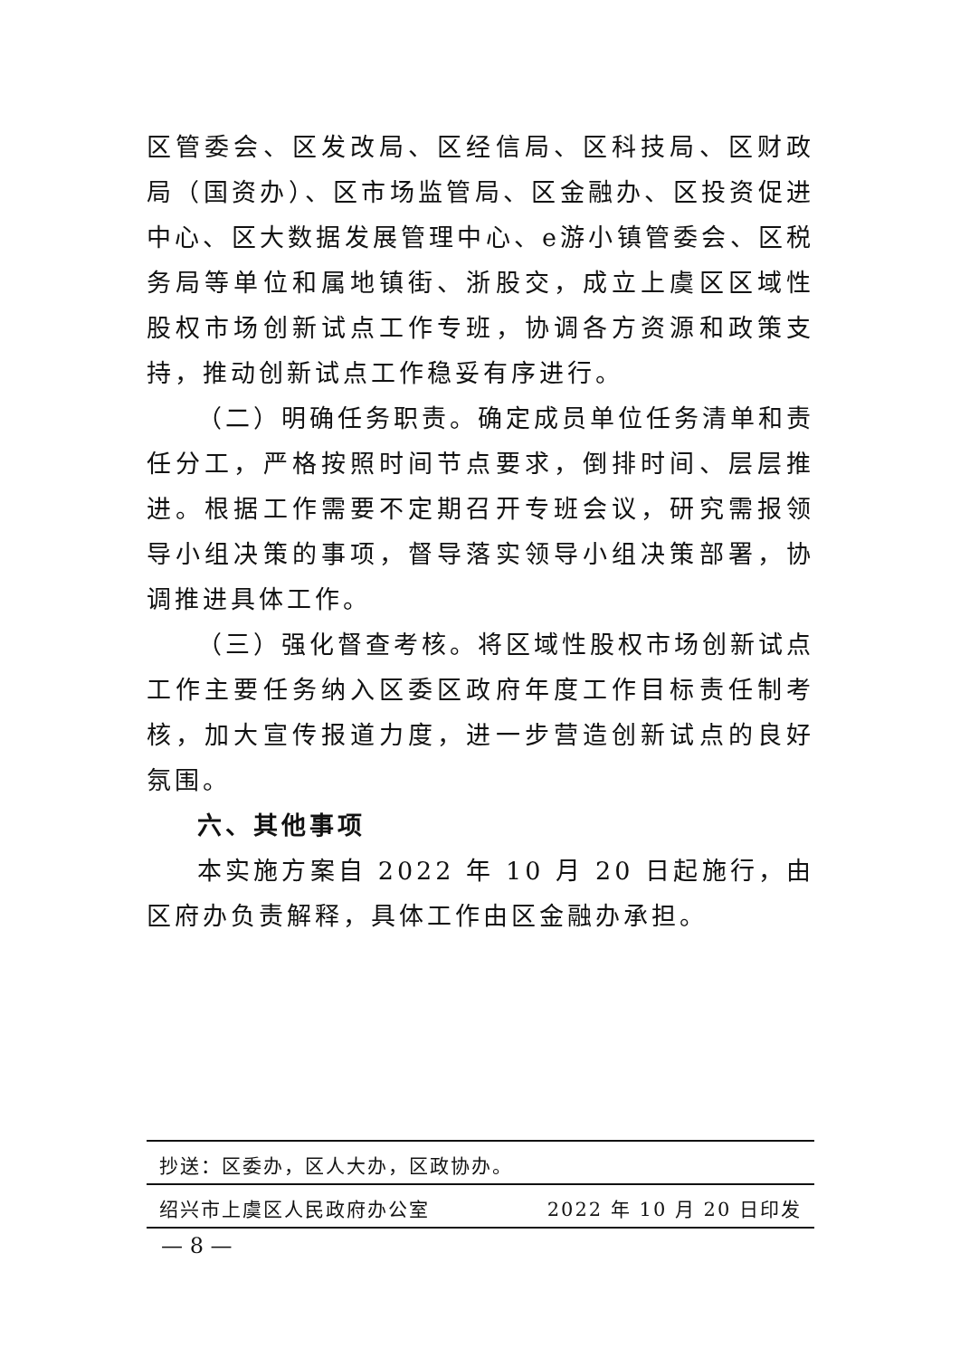区管委会、区发改局、区经信局、区科技局、区财政局（国资办）、区市场监管局、区金融办、区投资促进中心、区大数据发展管理中心、e游小镇管委会、区税务局等单位和属地镇街、浙股交，成立上虞区区域性股权市场创新试点工作专班，协调各方资源和政策支持，推动创新试点工作稳妥有序进行。
（二）明确任务职责。确定成员单位任务清单和责任分工，严格按照时间节点要求，倒排时间、层层推进。根据工作需要不定期召开专班会议，研究需报领导小组决策的事项，督导落实领导小组决策部署，协调推进具体工作。
（三）强化督查考核。将区域性股权市场创新试点工作主要任务纳入区委区政府年度工作目标责任制考核，加大宣传报道力度，进一步营造创新试点的良好氛围。
六、其他事项
本实施方案自 2022 年 10 月 20 日起施行，由区府办负责解释，具体工作由区金融办承担。
抄送：区委办，区人大办，区政协办。
绍兴市上虞区人民政府办公室 2022 年 10 月 20 日印发
— 8 —